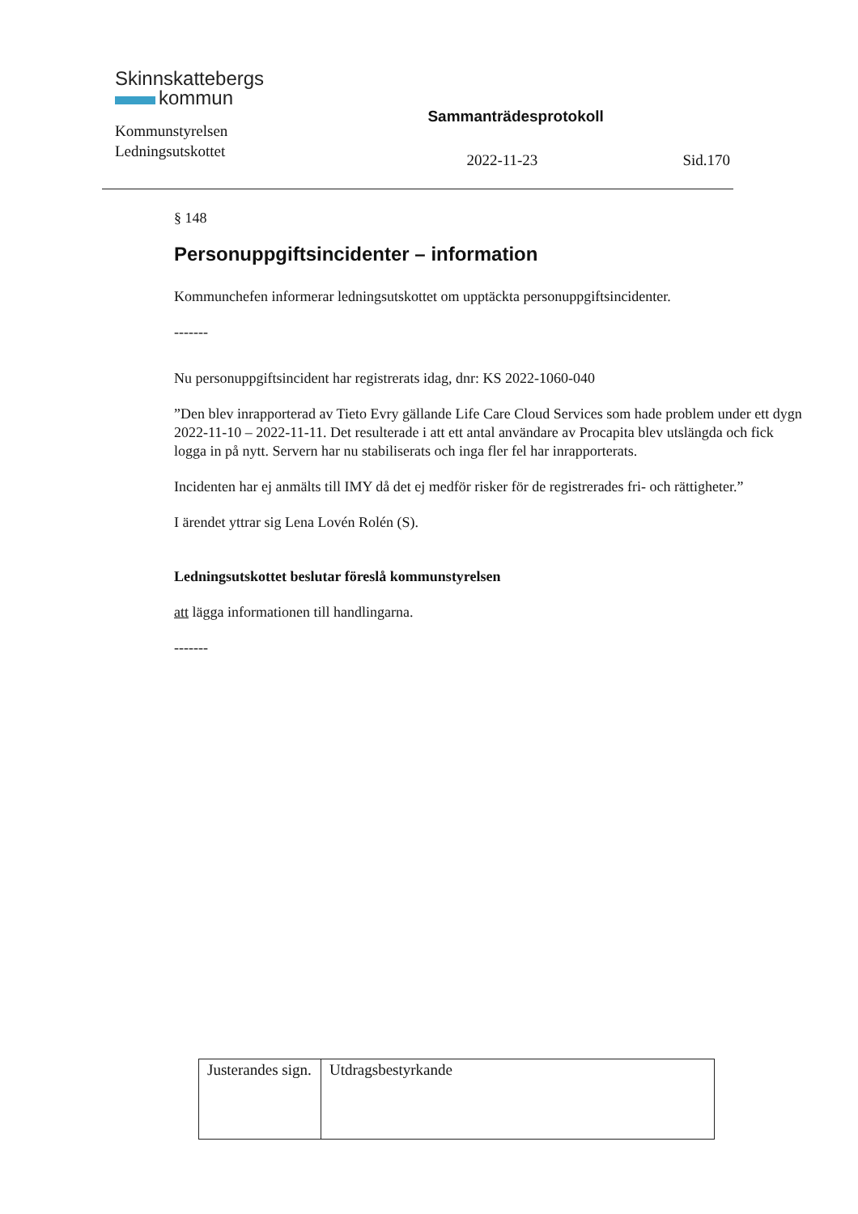Skinnskattebergs
kommun
Kommunstyrelsen
Ledningsutskottet
Sammanträdesprotokoll
2022-11-23 Sid.170
§ 148
Personuppgiftsincidenter – information
Kommunchefen informerar ledningsutskottet om upptäckta personuppgiftsincidenter.
-------
Nu personuppgiftsincident har registrerats idag, dnr: KS 2022-1060-040
”Den blev inrapporterad av Tieto Evry gällande Life Care Cloud Services som hade problem under ett dygn 2022-11-10 – 2022-11-11. Det resulterade i att ett antal användare av Procapita blev utslängda och fick logga in på nytt. Servern har nu stabiliserats och inga fler fel har inrapporterats.
Incidenten har ej anmälts till IMY då det ej medför risker för de registrerades fri- och rättigheter.”
I ärendet yttrar sig Lena Lovén Rolén (S).
Ledningsutskottet beslutar föreslå kommunstyrelsen
att lägga informationen till handlingarna.
-------
| Justerandes sign. | Utdragsbestyrkande |